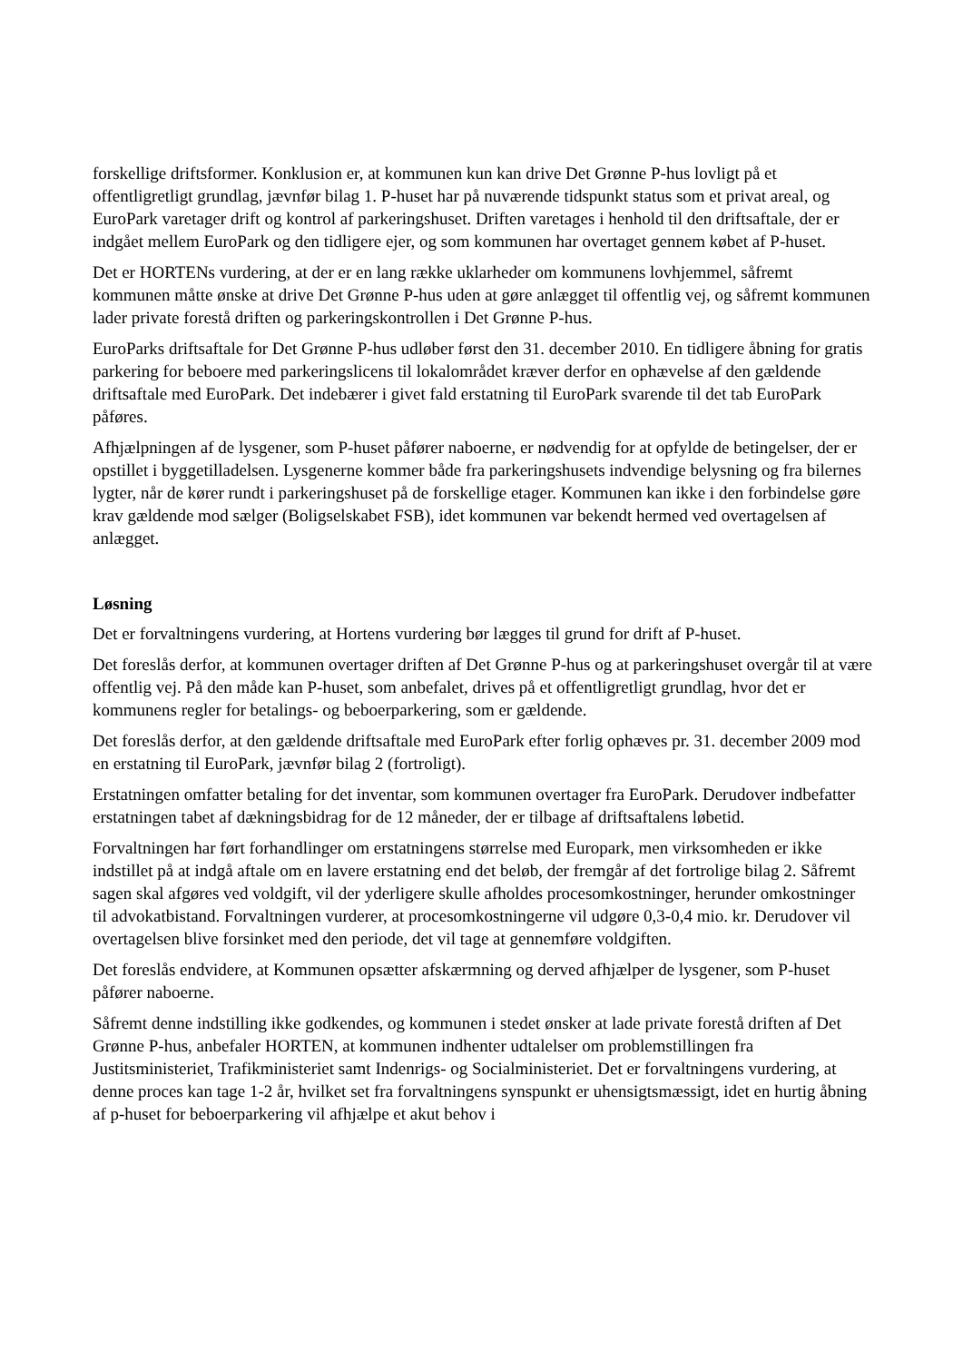forskellige driftsformer. Konklusion er, at kommunen kun kan drive Det Grønne P-hus lovligt på et offentligretligt grundlag, jævnfør bilag 1. P-huset har på nuværende tidspunkt status som et privat areal, og EuroPark varetager drift og kontrol af parkeringshuset. Driften varetages i henhold til den driftsaftale, der er indgået mellem EuroPark og den tidligere ejer, og som kommunen har overtaget gennem købet af P-huset.
Det er HORTENs vurdering, at der er en lang række uklarheder om kommunens lovhjemmel, såfremt kommunen måtte ønske at drive Det Grønne P-hus uden at gøre anlægget til offentlig vej, og såfremt kommunen lader private forestå driften og parkeringskontrollen i Det Grønne P-hus.
EuroParks driftsaftale for Det Grønne P-hus udløber først den 31. december 2010. En tidligere åbning for gratis parkering for beboere med parkeringslicens til lokalområdet kræver derfor en ophævelse af den gældende driftsaftale med EuroPark. Det indebærer i givet fald erstatning til EuroPark svarende til det tab EuroPark påføres.
Afhjælpningen af de lysgener, som P-huset påfører naboerne, er nødvendig for at opfylde de betingelser, der er opstillet i byggetilladelsen. Lysgenerne kommer både fra parkeringshusets indvendige belysning og fra bilernes lygter, når de kører rundt i parkeringshuset på de forskellige etager. Kommunen kan ikke i den forbindelse gøre krav gældende mod sælger (Boligselskabet FSB), idet kommunen var bekendt hermed ved overtagelsen af anlægget.
Løsning
Det er forvaltningens vurdering, at Hortens vurdering bør lægges til grund for drift af P-huset.
Det foreslås derfor, at kommunen overtager driften af Det Grønne P-hus og at parkeringshuset overgår til at være offentlig vej. På den måde kan P-huset, som anbefalet, drives på et offentligretligt grundlag, hvor det er kommunens regler for betalings- og beboerparkering, som er gældende.
Det foreslås derfor, at den gældende driftsaftale med EuroPark efter forlig ophæves pr. 31. december 2009 mod en erstatning til EuroPark, jævnfør bilag 2 (fortroligt).
Erstatningen omfatter betaling for det inventar, som kommunen overtager fra EuroPark. Derudover indbefatter erstatningen tabet af dækningsbidrag for de 12 måneder, der er tilbage af driftsaftalens løbetid.
Forvaltningen har ført forhandlinger om erstatningens størrelse med Europark, men virksomheden er ikke indstillet på at indgå aftale om en lavere erstatning end det beløb, der fremgår af det fortrolige bilag 2. Såfremt sagen skal afgøres ved voldgift, vil der yderligere skulle afholdes procesomkostninger, herunder omkostninger til advokatbistand. Forvaltningen vurderer, at procesomkostningerne vil udgøre 0,3-0,4 mio. kr. Derudover vil overtagelsen blive forsinket med den periode, det vil tage at gennemføre voldgiften.
Det foreslås endvidere, at Kommunen opsætter afskærmning og derved afhjælper de lysgener, som P-huset påfører naboerne.
Såfremt denne indstilling ikke godkendes, og kommunen i stedet ønsker at lade private forestå driften af Det Grønne P-hus, anbefaler HORTEN, at kommunen indhenter udtalelser om problemstillingen fra Justitsministeriet, Trafikministeriet samt Indenrigs- og Socialministeriet. Det er forvaltningens vurdering, at denne proces kan tage 1-2 år, hvilket set fra forvaltningens synspunkt er uhensigtsmæssigt, idet en hurtig åbning af p-huset for beboerparkering vil afhjælpe et akut behov i